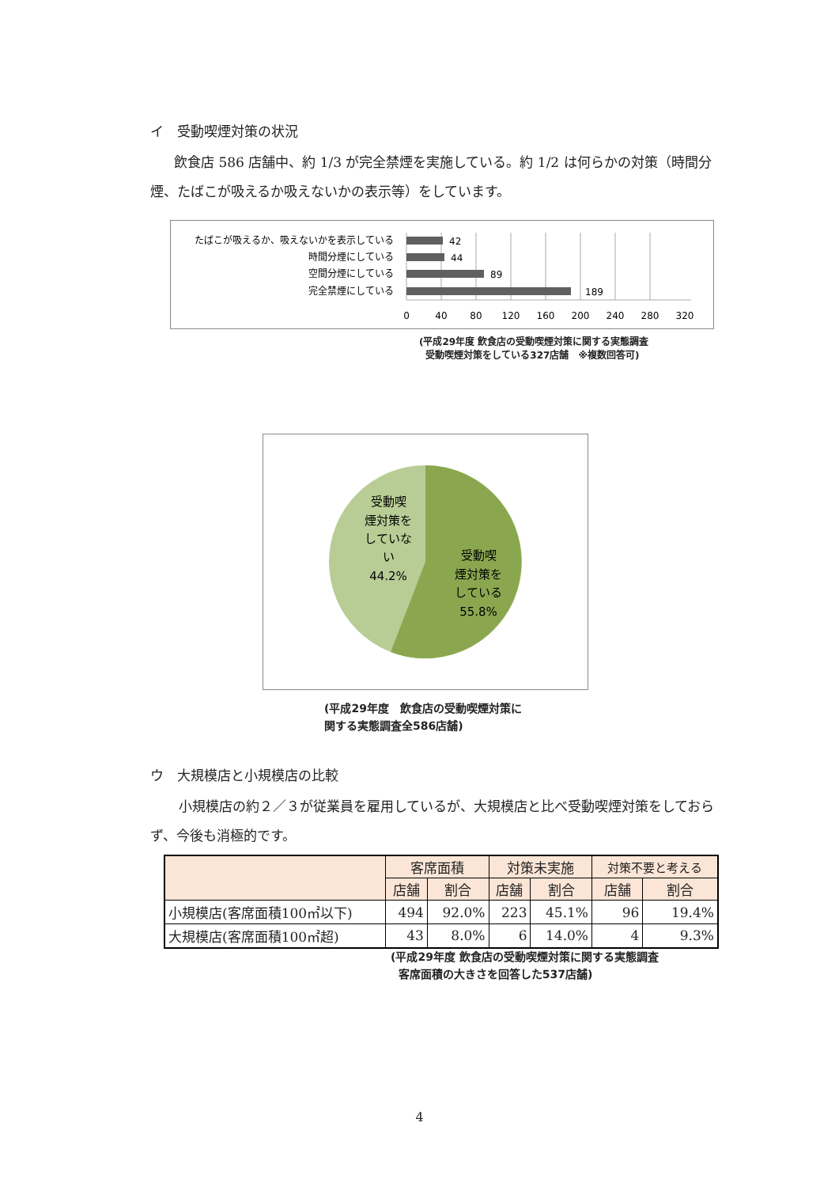イ　受動喫煙対策の状況
飲食店 586 店舗中、約 1/3 が完全禁煙を実施している。約 1/2 は何らかの対策（時間分煙、たばこが吸えるか吸えないかの表示等）をしています。
たばこが吸えるか、吸えないかを表示している
時間分煙にしている
空間分煙にしている
完全禁煙にしている
42
44
89
189
0
40
80
120
160
200
240
280
320
(平成29年度 飲食店の受動喫煙対策に関する実態調査
受動喫煙対策をしている327店舗　※複数回答可)
受動喫
煙対策を
していな
い
44.2%
受動喫
煙対策を
している
55.8%
(平成29年度　飲食店の受動喫煙対策に
関する実態調査全586店舗)
ウ　大規模店と小規模店の比較
小規模店の約２／３が従業員を雇用しているが、大規模店と比べ受動喫煙対策をしておらず、今後も消極的です。
| | 客席面積 | | 対策未実施 | | 対策不要と考える | |
| --- | --- | --- | --- | --- | --- | --- |
| | 店舗 | 割合 | 店舗 | 割合 | 店舗 | 割合 |
| 小規模店(客席面積100㎡以下) | 494 | 92.0% | 223 | 45.1% | 96 | 19.4% |
| 大規模店(客席面積100㎡超) | 43 | 8.0% | 6 | 14.0% | 4 | 9.3% |
(平成29年度 飲食店の受動喫煙対策に関する実態調査
客席面積の大きさを回答した537店舗)
4